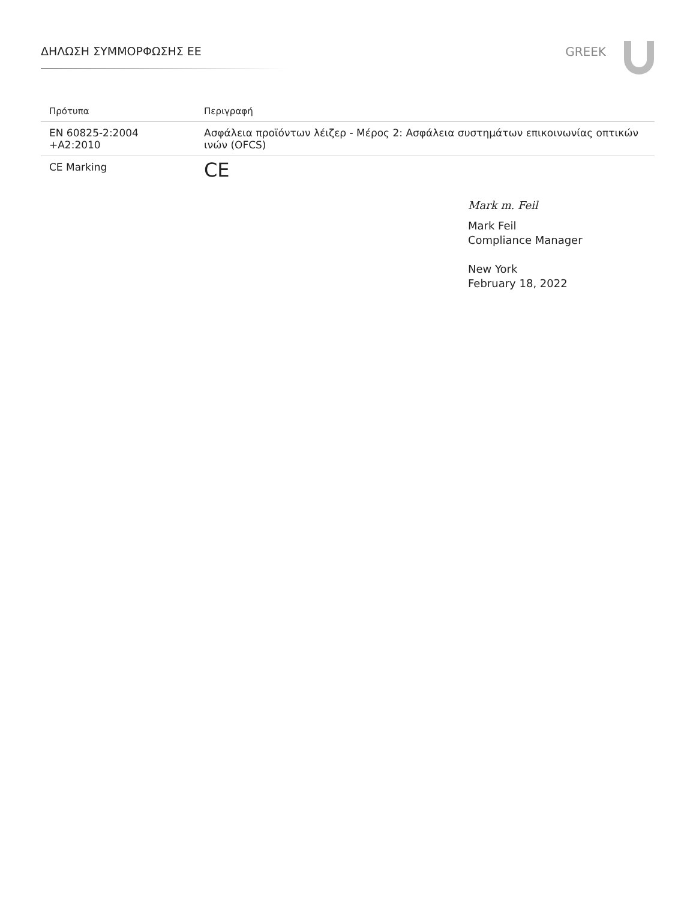ΔΗΛΩΣΗ ΣΥΜΜΟΡΦΩΣΗΣ ΕΕ GREEK
| Πρότυπα | Περιγραφή |
| --- | --- |
| EN 60825-2:2004 +A2:2010 | Ασφάλεια προϊόντων λέιζερ - Μέρος 2: Ασφάλεια συστημάτων επικοινωνίας οπτικών ινών (OFCS) |
| CE Marking | CE |
Mark m. Feil
Mark Feil
Compliance Manager
New York
February 18, 2022